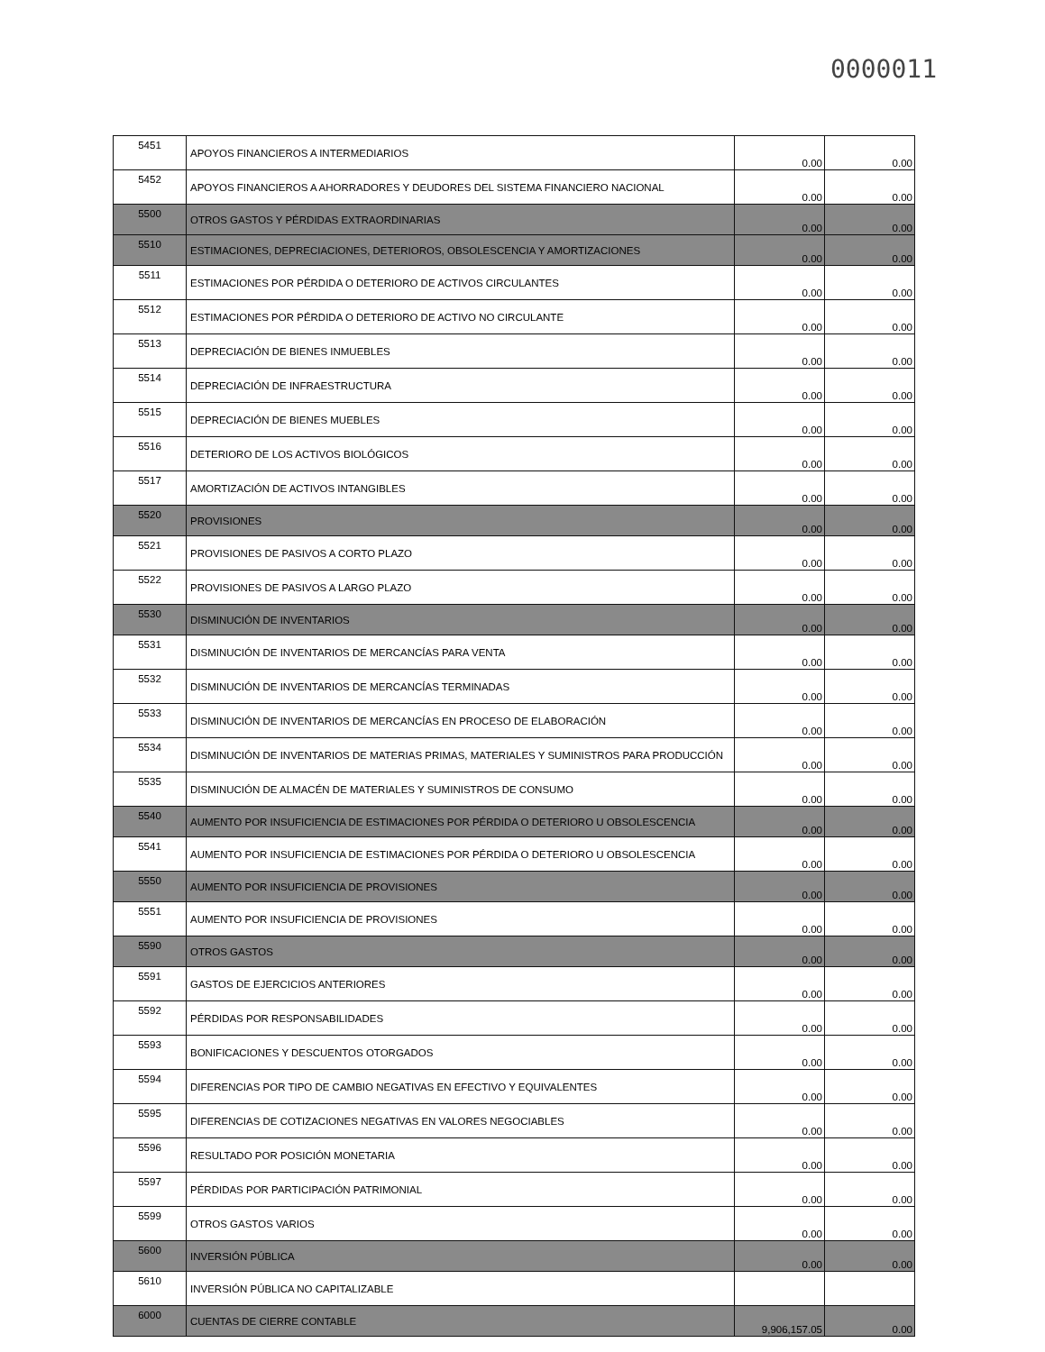0000011
| 5451 | APOYOS FINANCIEROS A INTERMEDIARIOS | 0.00 | 0.00 |
| 5452 | APOYOS FINANCIEROS A AHORRADORES Y DEUDORES DEL SISTEMA FINANCIERO NACIONAL | 0.00 | 0.00 |
| 5500 | OTROS GASTOS Y PÉRDIDAS EXTRAORDINARIAS | 0.00 | 0.00 |
| 5510 | ESTIMACIONES, DEPRECIACIONES, DETERIOROS, OBSOLESCENCIA Y AMORTIZACIONES | 0.00 | 0.00 |
| 5511 | ESTIMACIONES POR PÉRDIDA O DETERIORO DE ACTIVOS CIRCULANTES | 0.00 | 0.00 |
| 5512 | ESTIMACIONES POR PÉRDIDA O DETERIORO DE ACTIVO NO CIRCULANTE | 0.00 | 0.00 |
| 5513 | DEPRECIACIÓN DE BIENES INMUEBLES | 0.00 | 0.00 |
| 5514 | DEPRECIACIÓN DE INFRAESTRUCTURA | 0.00 | 0.00 |
| 5515 | DEPRECIACIÓN DE BIENES MUEBLES | 0.00 | 0.00 |
| 5516 | DETERIORO DE LOS ACTIVOS BIOLÓGICOS | 0.00 | 0.00 |
| 5517 | AMORTIZACIÓN DE ACTIVOS INTANGIBLES | 0.00 | 0.00 |
| 5520 | PROVISIONES | 0.00 | 0.00 |
| 5521 | PROVISIONES DE PASIVOS A CORTO PLAZO | 0.00 | 0.00 |
| 5522 | PROVISIONES DE PASIVOS A LARGO PLAZO | 0.00 | 0.00 |
| 5530 | DISMINUCIÓN DE INVENTARIOS | 0.00 | 0.00 |
| 5531 | DISMINUCIÓN DE INVENTARIOS DE MERCANCÍAS PARA VENTA | 0.00 | 0.00 |
| 5532 | DISMINUCIÓN DE INVENTARIOS DE MERCANCÍAS TERMINADAS | 0.00 | 0.00 |
| 5533 | DISMINUCIÓN DE INVENTARIOS DE MERCANCÍAS EN PROCESO DE ELABORACIÓN | 0.00 | 0.00 |
| 5534 | DISMINUCIÓN DE INVENTARIOS DE MATERIAS PRIMAS, MATERIALES Y SUMINISTROS PARA PRODUCCIÓN | 0.00 | 0.00 |
| 5535 | DISMINUCIÓN DE ALMACÉN DE MATERIALES Y SUMINISTROS DE CONSUMO | 0.00 | 0.00 |
| 5540 | AUMENTO POR INSUFICIENCIA DE ESTIMACIONES POR PÉRDIDA O DETERIORO U OBSOLESCENCIA | 0.00 | 0.00 |
| 5541 | AUMENTO POR INSUFICIENCIA DE ESTIMACIONES POR PÉRDIDA O DETERIORO U OBSOLESCENCIA | 0.00 | 0.00 |
| 5550 | AUMENTO POR INSUFICIENCIA DE PROVISIONES | 0.00 | 0.00 |
| 5551 | AUMENTO POR INSUFICIENCIA DE PROVISIONES | 0.00 | 0.00 |
| 5590 | OTROS GASTOS | 0.00 | 0.00 |
| 5591 | GASTOS DE EJERCICIOS ANTERIORES | 0.00 | 0.00 |
| 5592 | PÉRDIDAS POR RESPONSABILIDADES | 0.00 | 0.00 |
| 5593 | BONIFICACIONES Y DESCUENTOS OTORGADOS | 0.00 | 0.00 |
| 5594 | DIFERENCIAS POR TIPO DE CAMBIO NEGATIVAS EN EFECTIVO Y EQUIVALENTES | 0.00 | 0.00 |
| 5595 | DIFERENCIAS DE COTIZACIONES NEGATIVAS EN VALORES NEGOCIABLES | 0.00 | 0.00 |
| 5596 | RESULTADO POR POSICIÓN MONETARIA | 0.00 | 0.00 |
| 5597 | PÉRDIDAS POR PARTICIPACIÓN PATRIMONIAL | 0.00 | 0.00 |
| 5599 | OTROS GASTOS VARIOS | 0.00 | 0.00 |
| 5600 | INVERSIÓN PÚBLICA | 0.00 | 0.00 |
| 5610 | INVERSIÓN PÚBLICA NO CAPITALIZABLE | | |
| 6000 | CUENTAS DE CIERRE CONTABLE | 9,906,157.05 | 0.00 |